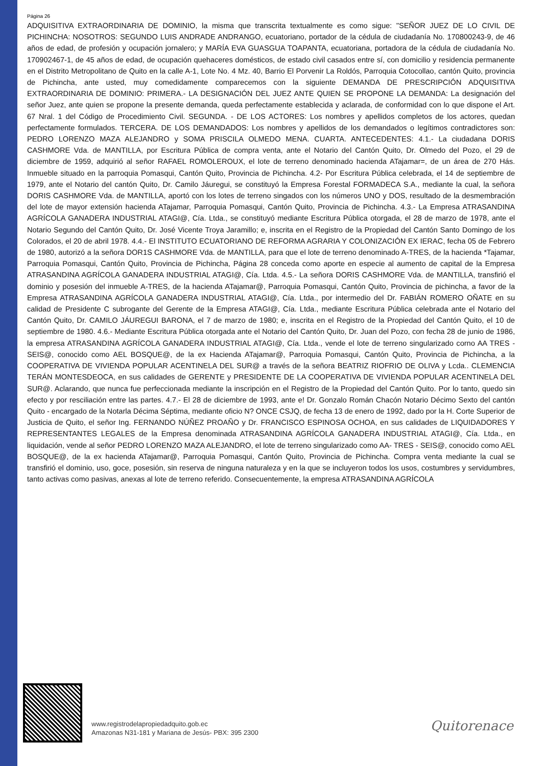Página 26
ADQUISITIVA EXTRAORDINARIA DE DOMINIO, la misma que transcrita textualmente es como sigue: "SEÑOR JUEZ DE LO CIVIL DE PICHINCHA: NOSOTROS: SEGUNDO LUIS ANDRADE ANDRANGO, ecuatoriano, portador de la cédula de ciudadanía No. 170800243-9, de 46 años de edad, de profesión y ocupación jornalero; y MARÍA EVA GUASGUA TOAPANTA, ecuatoriana, portadora de la cédula de ciudadanía No. 170902467-1, de 45 años de edad, de ocupación quehaceres domésticos, de estado civil casados entre sí, con domicilio y residencia permanente en el Distrito Metropolitano de Quito en la calle A-1, Lote No. 4 Mz. 40, Barrio El Porvenir La Roldós, Parroquia Cotocollao, cantón Quito, provincia de Pichincha, ante usted, muy comedidamente comparecemos con la siguiente DEMANDA DE PRESCRIPCIÓN ADQUISITIVA EXTRAORDINARIA DE DOMINIO: PRIMERA.- LA DESIGNACIÓN DEL JUEZ ANTE QUIEN SE PROPONE LA DEMANDA: La designación del señor Juez, ante quien se propone la presente demanda, queda perfectamente establecida y aclarada, de conformidad con lo que dispone el Art. 67 Nral. 1 del Código de Procedimiento Civil. SEGUNDA. - DE LOS ACTORES: Los nombres y apellidos completos de los actores, quedan perfectamente formulados. TERCERA. DE LOS DEMANDADOS: Los nombres y apellidos de los demandados o legítimos contradictores son: PEDRO LORENZO MAZA ALEJANDRO y SOMA PRISCILA OLMEDO MENA. CUARTA. ANTECEDENTES: 4.1.- La ciudadana DORIS CASHMORE Vda. de MANTILLA, por Escritura Pública de compra venta, ante el Notario del Cantón Quito, Dr. Olmedo del Pozo, el 29 de diciembre de 1959, adquirió al señor RAFAEL ROMOLEROUX, el lote de terreno denominado hacienda ATajamar=, de un área de 270 Hás. Inmueble situado en la parroquia Pomasqui, Cantón Quito, Provincia de Pichincha. 4.2- Por Escritura Pública celebrada, el 14 de septiembre de 1979, ante el Notario del cantón Quito, Dr. Camilo Jáuregui, se constituyó la Empresa Forestal FORMADECA S.A., mediante la cual, la señora DORIS CASHMORE Vda. de MANTILLA, aportó con los lotes de terreno singados con los números UNO y DOS, resultado de la desmembración del lote de mayor extensión hacienda ATajamar, Parroquia Pomasqui, Cantón Quito, Provincia de Pichincha. 4.3.- La Empresa ATRASANDINA AGRÍCOLA GANADERA INDUSTRIAL ATAGI@, Cía. Ltda., se constituyó mediante Escritura Pública otorgada, el 28 de marzo de 1978, ante el Notario Segundo del Cantón Quito, Dr. José Vicente Troya Jaramillo; e, inscrita en el Registro de la Propiedad del Cantón Santo Domingo de los Colorados, el 20 de abril 1978. 4.4.- El INSTITUTO ECUATORIANO DE REFORMA AGRARIA Y COLONIZACIÓN EX IERAC, fecha 05 de Febrero de 1980, autorizó a la señora DOR1S CASHMORE Vda. de MANTILLA, para que el lote de terreno denominado A-TRES, de la hacienda *Tajamar, Parroquia Pomasqui, Cantón Quito, Provincia de Pichincha, Página 28 conceda como aporte en especie al aumento de capital de la Empresa ATRASANDINA AGRÍCOLA GANADERA INDUSTRIAL ATAGI@, Cía. Ltda. 4.5.- La señora DORIS CASHMORE Vda. de MANTILLA, transfirió el dominio y posesión del inmueble A-TRES, de la hacienda ATajamar@, Parroquia Pomasqui, Cantón Quito, Provincia de pichincha, a favor de la Empresa ATRASANDINA AGRÍCOLA GANADERA INDUSTRIAL ATAGI@, Cía. Ltda., por intermedio del Dr. FABIÁN ROMERO OÑATE en su calidad de Presidente C subrogante del Gerente de la Empresa ATAGI@, Cía. Ltda., mediante Escritura Pública celebrada ante el Notario del Cantón Quito, Dr. CAMILO JÁUREGUI BARONA, el 7 de marzo de 1980; e, inscrita en el Registro de la Propiedad del Cantón Quito, el 10 de septiembre de 1980. 4.6.- Mediante Escritura Pública otorgada ante el Notario del Cantón Quito, Dr. Juan del Pozo, con fecha 28 de junio de 1986, la empresa ATRASANDINA AGRÍCOLA GANADERA INDUSTRIAL ATAGI@, Cía. Ltda., vende el lote de terreno singularizado corno AA TRES - SEIS@, conocido como AEL BOSQUE@, de la ex Hacienda ATajamar@, Parroquia Pomasqui, Cantón Quito, Provincia de Pichincha, a la COOPERATIVA DE VIVIENDA POPULAR ACENTINELA DEL SUR@ a través de la señora BEATRIZ RIOFRIO DE OLIVA y Lcda.. CLEMENCIA TERÁN MONTESDEOCA, en sus calidades de GERENTE y PRESIDENTE DE LA COOPERATIVA DE VIVIENDA POPULAR ACENTINELA DEL SUR@. Aclarando, que nunca fue perfeccionada mediante la inscripción en el Registro de la Propiedad del Cantón Quito. Por lo tanto, quedo sin efecto y por resciliación entre las partes. 4.7.- El 28 de diciembre de 1993, ante e! Dr. Gonzalo Román Chacón Notario Décimo Sexto del cantón Quito - encargado de la Notarla Décima Séptima, mediante oficio N? ONCE CSJQ, de fecha 13 de enero de 1992, dado por la H. Corte Superior de Justicia de Quito, el señor Ing. FERNANDO NÚÑEZ PROAÑO y Dr. FRANCISCO ESPINOSA OCHOA, en sus calidades de LIQUIDADORES Y REPRESENTANTES LEGALES de la Empresa denominada ATRASANDINA AGRÍCOLA GANADERA INDUSTRIAL ATAGI@, Cía. Ltda., en liquidación, vende al señor PEDRO LORENZO MAZA ALEJANDRO, el lote de terreno singularizado como AA- TRES - SEIS@, conocido como AEL BOSQUE@, de la ex hacienda ATajamar@, Parroquia Pomasqui, Cantón Quito, Provincia de Pichincha. Compra venta mediante la cual se transfirió el dominio, uso, goce, posesión, sin reserva de ninguna naturaleza y en la que se incluyeron todos los usos, costumbres y servidumbres, tanto activas como pasivas, anexas al lote de terreno referido. Consecuentemente, la empresa ATRASANDINA AGRÍCOLA
www.registrodelapropiedadquito.gob.ec
Amazonas N31-181 y Mariana de Jesús- PBX: 395 2300
Quitorenace